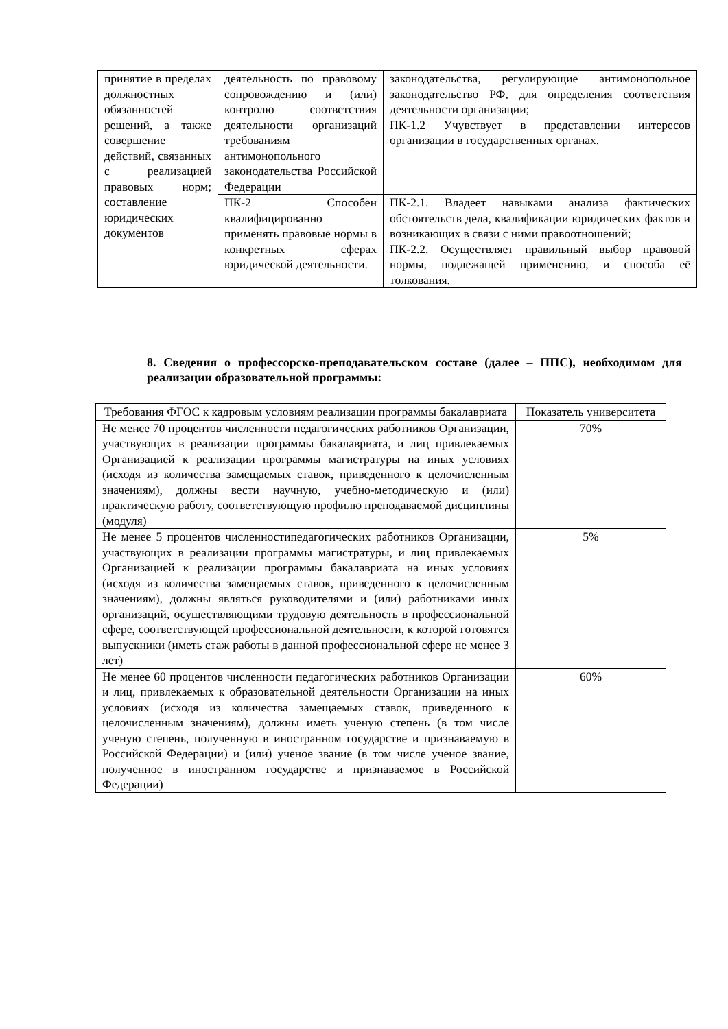| принятие в пределах должностных обязанностей решений, а также совершение действий, связанных с реализацией правовых норм; составление юридических документов | деятельность по правовому сопровождению и (или) контролю соответствия деятельности организаций требованиям антимонопольного законодательства Российской Федерации | законодательства, регулирующие антимонопольное законодательство РФ, для определения соответствия деятельности организации; ПК-1.2 Учувствует в представлении интересов организации в государственных органах. |
| | ПК-2 Способен квалифицированно применять правовые нормы в конкретных сферах юридической деятельности. | ПК-2.1. Владеет навыками анализа фактических обстоятельств дела, квалификации юридических фактов и возникающих в связи с ними правоотношений; ПК-2.2. Осуществляет правильный выбор правовой нормы, подлежащей применению, и способа её толкования. |
8. Сведения о профессорско-преподавательском составе (далее – ППС), необходимом для реализации образовательной программы:
| Требования ФГОС к кадровым условиям реализации программы бакалавриата | Показатель университета |
| --- | --- |
| Не менее 70 процентов численности педагогических работников Организации, участвующих в реализации программы бакалавриата, и лиц привлекаемых Организацией к реализации программы магистратуры на иных условиях (исходя из количества замещаемых ставок, приведенного к целочисленным значениям), должны вести научную, учебно-методическую и (или) практическую работу, соответствующую профилю преподаваемой дисциплины (модуля) | 70% |
| Не менее 5 процентов численностипедагогических работников Организации, участвующих в реализации программы магистратуры, и лиц привлекаемых Организацией к реализации программы бакалавриата на иных условиях (исходя из количества замещаемых ставок, приведенного к целочисленным значениям), должны являться руководителями и (или) работниками иных организаций, осуществляющими трудовую деятельность в профессиональной сфере, соответствующей профессиональной деятельности, к которой готовятся выпускники (иметь стаж работы в данной профессиональной сфере не менее 3 лет) | 5% |
| Не менее 60 процентов численности педагогических работников Организации и лиц, привлекаемых к образовательной деятельности Организации на иных условиях (исходя из количества замещаемых ставок, приведенного к целочисленным значениям), должны иметь ученую степень (в том числе ученую степень, полученную в иностранном государстве и признаваемую в Российской Федерации) и (или) ученое звание (в том числе ученое звание, полученное в иностранном государстве и признаваемое в Российской Федерации) | 60% |